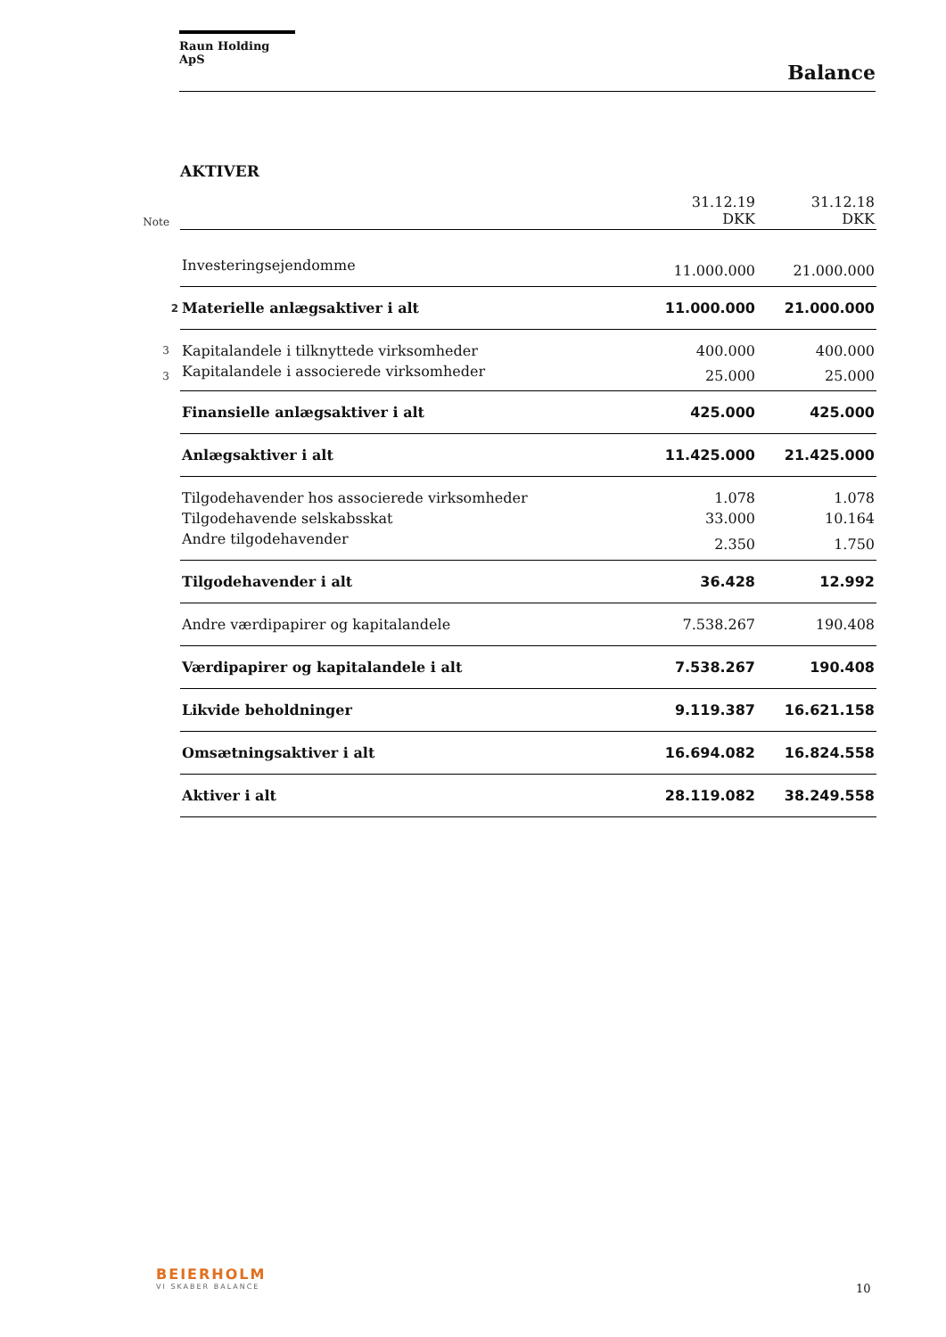Raun Holding ApS
Balance
AKTIVER
| Note | | 31.12.19 DKK | 31.12.18 DKK |
| | Investeringsejendomme | 11.000.000 | 21.000.000 |
| 2 | Materielle anlægsaktiver i alt | 11.000.000 | 21.000.000 |
| 3 | Kapitalandele i tilknyttede virksomheder | 400.000 | 400.000 |
| 3 | Kapitalandele i associerede virksomheder | 25.000 | 25.000 |
| | Finansielle anlægsaktiver i alt | 425.000 | 425.000 |
| | Anlægsaktiver i alt | 11.425.000 | 21.425.000 |
| | Tilgodehavender hos associerede virksomheder | 1.078 | 1.078 |
| | Tilgodehavende selskabsskat | 33.000 | 10.164 |
| | Andre tilgodehavender | 2.350 | 1.750 |
| | Tilgodehavender i alt | 36.428 | 12.992 |
| | Andre værdipapirer og kapitalandele | 7.538.267 | 190.408 |
| | Værdipapirer og kapitalandele i alt | 7.538.267 | 190.408 |
| | Likvide beholdninger | 9.119.387 | 16.621.158 |
| | Omsætningsaktiver i alt | 16.694.082 | 16.824.558 |
| | Aktiver i alt | 28.119.082 | 38.249.558 |
BEIERHOLM
VI SKABER BALANCE
10